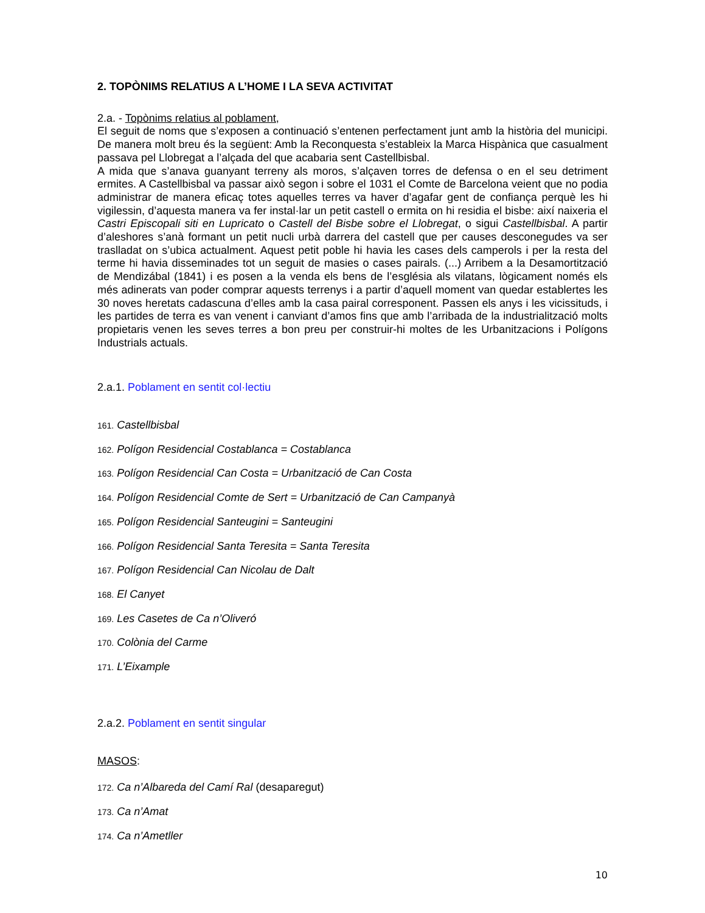2. TOPÒNIMS RELATIUS A L’HOME I LA SEVA ACTIVITAT
2.a. - Topònims relatius al poblament,
El seguit de noms que s’exposen a continuació s’entenen perfectament junt amb la història del municipi. De manera molt breu és la següent: Amb la Reconquesta s’estableix la Marca Hispànica que casualment passava pel Llobregat a l’alçada del que acabaria sent Castellbisbal.
A mida que s’anava guanyant terreny als moros, s’alçaven torres de defensa o en el seu detriment ermites. A Castellbisbal va passar això segon i sobre el 1031 el Comte de Barcelona veient que no podia administrar de manera eficaç totes aquelles terres va haver d’agafar gent de confiança perquè les hi vigilessin, d’aquesta manera va fer instal·lar un petit castell o ermita on hi residia el bisbe: així naixeria el Castri Episcopali siti en Lupricato o Castell del Bisbe sobre el Llobregat, o sigui Castellbisbal. A partir d’aleshores s’anà formant un petit nucli urbà darrera del castell que per causes desconegudes va ser traslladat on s’ubica actualment. Aquest petit poble hi havia les cases dels camperols i per la resta del terme hi havia disseminades tot un seguit de masies o cases pairals. (...) Arribem a la Desamortització de Mendizábal (1841) i es posen a la venda els bens de l’església als vilatans, lògicament només els més adinerats van poder comprar aquests terrenys i a partir d’aquell moment van quedar establertes les 30 noves heretats cadascuna d’elles amb la casa pairal corresponent. Passen els anys i les vicissituds, i les partides de terra es van venent i canviant d’amos fins que amb l’arribada de la industrialització molts propietaris venen les seves terres a bon preu per construir-hi moltes de les Urbanitzacions i Polígons Industrials actuals.
2.a.1. Poblament en sentit col·lectiu
161. Castellbisbal
162. Polígon Residencial Costablanca = Costablanca
163. Polígon Residencial Can Costa = Urbanització de Can Costa
164. Polígon Residencial Comte de Sert = Urbanització de Can Campanyà
165. Polígon Residencial Santeugini = Santeugini
166. Polígon Residencial Santa Teresita = Santa Teresita
167. Polígon Residencial Can Nicolau de Dalt
168. El Canyet
169. Les Casetes de Ca n’Oliveró
170. Colònia del Carme
171. L’Eixample
2.a.2. Poblament en sentit singular
MASOS:
172. Ca n’Albareda del Camí Ral (desaparegut)
173. Ca n’Amat
174. Ca n’Ametller
10